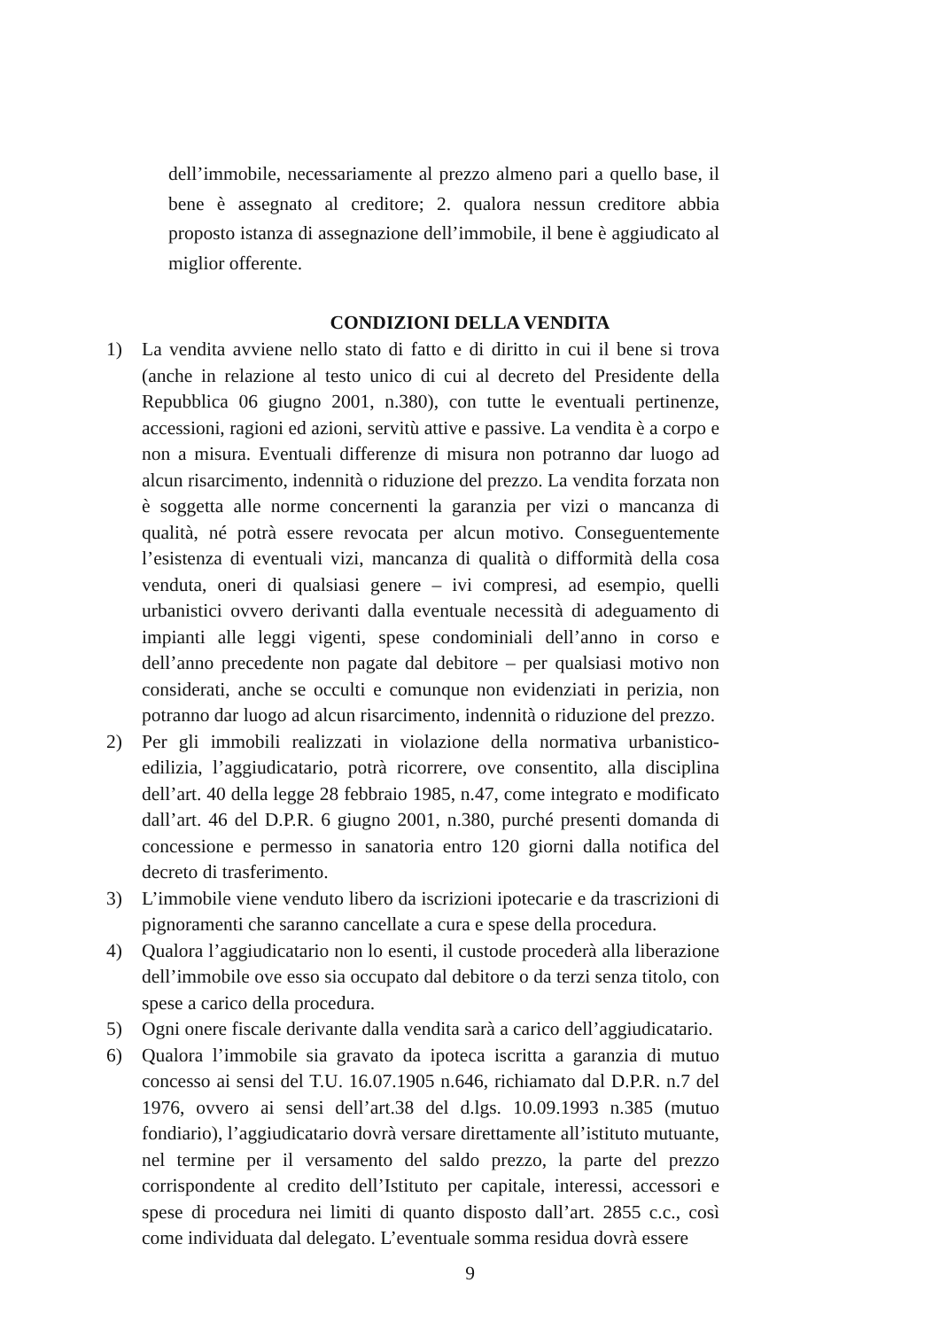dell’immobile, necessariamente al prezzo almeno pari a quello base, il bene è assegnato al creditore; 2. qualora nessun creditore abbia proposto istanza di assegnazione dell’immobile, il bene è aggiudicato al miglior offerente.
CONDIZIONI DELLA VENDITA
1) La vendita avviene nello stato di fatto e di diritto in cui il bene si trova (anche in relazione al testo unico di cui al decreto del Presidente della Repubblica 06 giugno 2001, n.380), con tutte le eventuali pertinenze, accessioni, ragioni ed azioni, servitù attive e passive. La vendita è a corpo e non a misura. Eventuali differenze di misura non potranno dar luogo ad alcun risarcimento, indennità o riduzione del prezzo. La vendita forzata non è soggetta alle norme concernenti la garanzia per vizi o mancanza di qualità, né potrà essere revocata per alcun motivo. Conseguentemente l’esistenza di eventuali vizi, mancanza di qualità o difformità della cosa venduta, oneri di qualsiasi genere – ivi compresi, ad esempio, quelli urbanistici ovvero derivanti dalla eventuale necessità di adeguamento di impianti alle leggi vigenti, spese condominiali dell’anno in corso e dell’anno precedente non pagate dal debitore – per qualsiasi motivo non considerati, anche se occulti e comunque non evidenziati in perizia, non potranno dar luogo ad alcun risarcimento, indennità o riduzione del prezzo.
2) Per gli immobili realizzati in violazione della normativa urbanistico-edilizia, l’aggiudicatario, potrà ricorrere, ove consentito, alla disciplina dell’art. 40 della legge 28 febbraio 1985, n.47, come integrato e modificato dall’art. 46 del D.P.R. 6 giugno 2001, n.380, purché presenti domanda di concessione e permesso in sanatoria entro 120 giorni dalla notifica del decreto di trasferimento.
3) L’immobile viene venduto libero da iscrizioni ipotecarie e da trascrizioni di pignoramenti che saranno cancellate a cura e spese della procedura.
4) Qualora l’aggiudicatario non lo esenti, il custode procederà alla liberazione dell’immobile ove esso sia occupato dal debitore o da terzi senza titolo, con spese a carico della procedura.
5) Ogni onere fiscale derivante dalla vendita sarà a carico dell’aggiudicatario.
6) Qualora l’immobile sia gravato da ipoteca iscritta a garanzia di mutuo concesso ai sensi del T.U. 16.07.1905 n.646, richiamato dal D.P.R. n.7 del 1976, ovvero ai sensi dell’art.38 del d.lgs. 10.09.1993 n.385 (mutuo fondiario), l’aggiudicatario dovrà versare direttamente all’istituto mutuante, nel termine per il versamento del saldo prezzo, la parte del prezzo corrispondente al credito dell’Istituto per capitale, interessi, accessori e spese di procedura nei limiti di quanto disposto dall’art. 2855 c.c., così come individuata dal delegato. L’eventuale somma residua dovrà essere
9